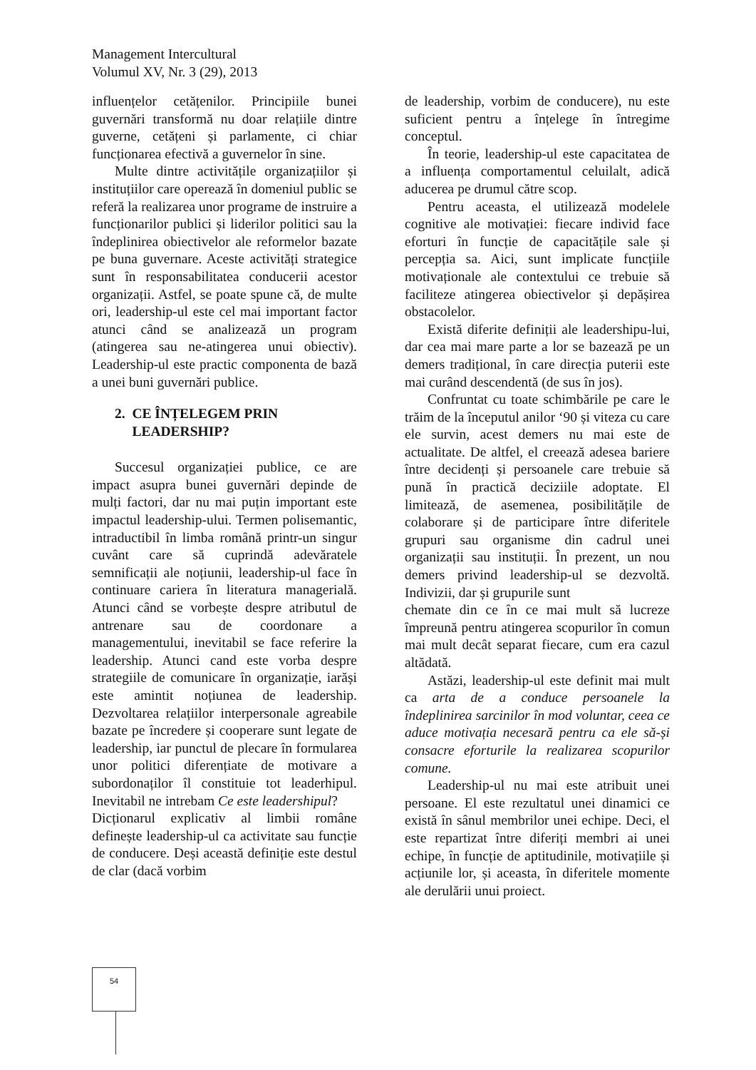Management Intercultural
Volumul XV, Nr. 3 (29), 2013
influențelor cetățenilor. Principiile bunei guvernări transformă nu doar relațiile dintre guverne, cetățeni și parlamente, ci chiar funcționarea efectivă a guvernelor în sine.
Multe dintre activitățile organizațiilor și instituțiilor care operează în domeniul public se referă la realizarea unor programe de instruire a funcționarilor publici și liderilor politici sau la îndeplinirea obiectivelor ale reformelor bazate pe buna guvernare. Aceste activități strategice sunt în responsabilitatea conducerii acestor organizații. Astfel, se poate spune că, de multe ori, leadership-ul este cel mai important factor atunci când se analizează un program (atingerea sau ne-atingerea unui obiectiv). Leadership-ul este practic componenta de bază a unei buni guvernări publice.
2. CE ÎNȚELEGEM PRIN
LEADERSHIP?
Succesul organizației publice, ce are impact asupra bunei guvernări depinde de mulți factori, dar nu mai puțin important este impactul leadership-ului. Termen polisemantic, intraductibil în limba română printr-un singur cuvânt care să cuprindă adevăratele semnificații ale noțiunii, leadership-ul face în continuare cariera în literatura managerială. Atunci când se vorbește despre atributul de antrenare sau de coordonare a managementului, inevitabil se face referire la leadership. Atunci cand este vorba despre strategiile de comunicare în organizație, iarăși este amintit noțiunea de leadership. Dezvoltarea relațiilor interpersonale agreabile bazate pe încredere și cooperare sunt legate de leadership, iar punctul de plecare în formularea unor politici diferențiate de motivare a subordonaților îl constituie tot leaderhipul. Inevitabil ne intrebam Ce este leadershipul?
Dicționarul explicativ al limbii române definește leadership-ul ca activitate sau funcție de conducere. Deși această definiție este destul de clar (dacă vorbim
de leadership, vorbim de conducere), nu este suficient pentru a înțelege în întregime conceptul.
În teorie, leadership-ul este capacitatea de a influența comportamentul celuilalt, adică aducerea pe drumul către scop.
Pentru aceasta, el utilizează modelele cognitive ale motivației: fiecare individ face eforturi în funcție de capacitățile sale și percepția sa. Aici, sunt implicate funcțiile motivaționale ale contextului ce trebuie să faciliteze atingerea obiectivelor și depășirea obstacolelor.
Există diferite definiții ale leadershipu-lui, dar cea mai mare parte a lor se bazează pe un demers tradițional, în care direcția puterii este mai curând descendentă (de sus în jos).
Confruntat cu toate schimbările pe care le trăim de la începutul anilor ‘90 și viteza cu care ele survin, acest demers nu mai este de actualitate. De altfel, el creează adesea bariere între decidenți și persoanele care trebuie să pună în practică deciziile adoptate. El limitează, de asemenea, posibilitățile de colaborare și de participare între diferitele grupuri sau organisme din cadrul unei organizații sau instituții. În prezent, un nou demers privind leadership-ul se dezvoltă. Indivizii, dar și grupurile sunt
chemate din ce în ce mai mult să lucreze împreună pentru atingerea scopurilor în comun mai mult decât separat fiecare, cum era cazul altădată.
Astăzi, leadership-ul este definit mai mult ca arta de a conduce persoanele la îndeplinirea sarcinilor în mod voluntar, ceea ce aduce motivația necesară pentru ca ele să-și consacre eforturile la realizarea scopurilor comune.
Leadership-ul nu mai este atribuit unei persoane. El este rezultatul unei dinamici ce există în sânul membrilor unei echipe. Deci, el este repartizat între diferiți membri ai unei echipe, în funcție de aptitudinile, motivațiile și acțiunile lor, și aceasta, în diferitele momente ale derulării unui proiect.
54